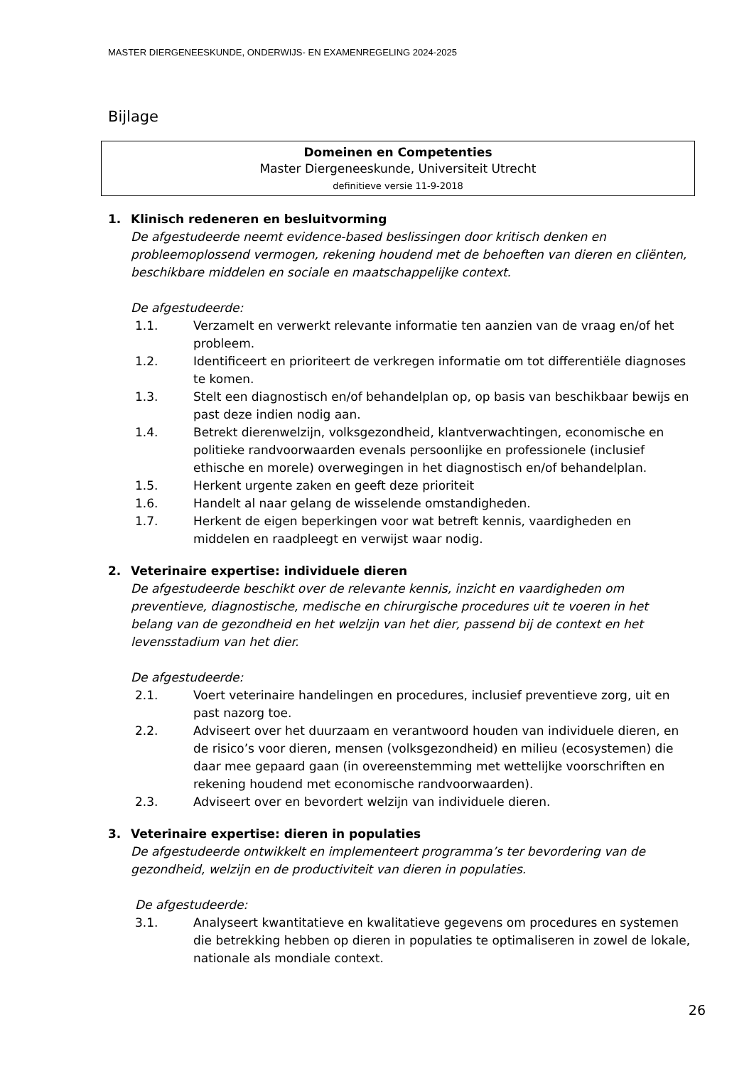MASTER DIERGENEESKUNDE, ONDERWIJS- EN EXAMENREGELING 2024-2025
Bijlage
Domeinen en Competenties
Master Diergeneeskunde, Universiteit Utrecht
definitieve versie 11-9-2018
1. Klinisch redeneren en besluitvorming
De afgestudeerde neemt evidence-based beslissingen door kritisch denken en probleemoplossend vermogen, rekening houdend met de behoeften van dieren en cliënten, beschikbare middelen en sociale en maatschappelijke context.
De afgestudeerde:
1.1. Verzamelt en verwerkt relevante informatie ten aanzien van de vraag en/of het probleem.
1.2. Identificeert en prioriteert de verkregen informatie om tot differentiële diagnoses te komen.
1.3. Stelt een diagnostisch en/of behandelplan op, op basis van beschikbaar bewijs en past deze indien nodig aan.
1.4. Betrekt dierenwelzijn, volksgezondheid, klantverwachtingen, economische en politieke randvoorwaarden evenals persoonlijke en professionele (inclusief ethische en morele) overwegingen in het diagnostisch en/of behandelplan.
1.5. Herkent urgente zaken en geeft deze prioriteit
1.6. Handelt al naar gelang de wisselende omstandigheden.
1.7. Herkent de eigen beperkingen voor wat betreft kennis, vaardigheden en middelen en raadpleegt en verwijst waar nodig.
2. Veterinaire expertise: individuele dieren
De afgestudeerde beschikt over de relevante kennis, inzicht en vaardigheden om preventieve, diagnostische, medische en chirurgische procedures uit te voeren in het belang van de gezondheid en het welzijn van het dier, passend bij de context en het levensstadium van het dier.
De afgestudeerde:
2.1. Voert veterinaire handelingen en procedures, inclusief preventieve zorg, uit en past nazorg toe.
2.2. Adviseert over het duurzaam en verantwoord houden van individuele dieren, en de risico’s voor dieren, mensen (volksgezondheid) en milieu (ecosystemen) die daar mee gepaard gaan (in overeenstemming met wettelijke voorschriften en rekening houdend met economische randvoorwaarden).
2.3. Adviseert over en bevordert welzijn van individuele dieren.
3. Veterinaire expertise: dieren in populaties
De afgestudeerde ontwikkelt en implementeert programma’s ter bevordering van de gezondheid, welzijn en de productiviteit van dieren in populaties.
De afgestudeerde:
3.1. Analyseert kwantitatieve en kwalitatieve gegevens om procedures en systemen die betrekking hebben op dieren in populaties te optimaliseren in zowel de lokale, nationale als mondiale context.
26